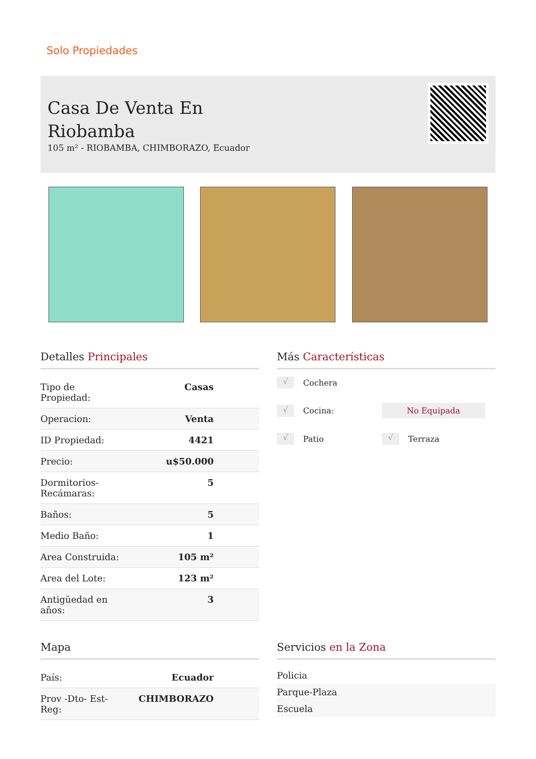Solo Propiedades
Casa De Venta En
Riobamba
105 m² - RIOBAMBA, CHIMBORAZO, Ecuador
Detalles Principales
| Tipo de Propiedad: | Casas |
| Operacion: | Venta |
| ID Propiedad: | 4421 |
| Precio: | u$50.000 |
| Dormitorios- Recámaras: | 5 |
| Baños: | 5 |
| Medio Baño: | 1 |
| Area Construida: | 105 m² |
| Area del Lote: | 123 m² |
| Antigüedad en años: | 3 |
Más Características
√ Cochera
√ Cocina:
No Equipada
√ Patio
√ Terraza
Mapa
| País: | Ecuador |
| Prov -Dto- Est- Reg: | CHIMBORAZO |
Servicios en la Zona
Policia
Parque-Plaza
Escuela